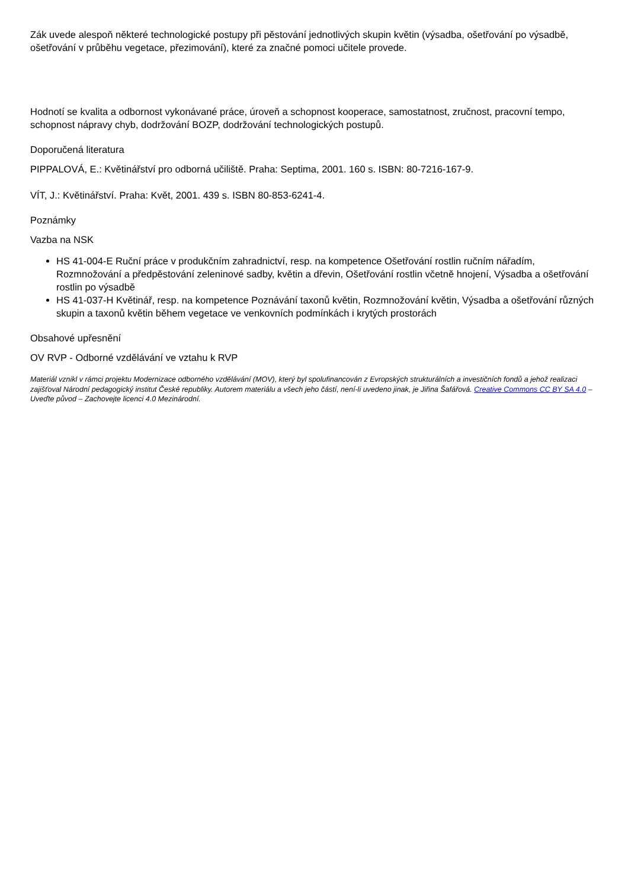Zák uvede alespoň některé technologické postupy při pěstování jednotlivých skupin květin (výsadba, ošetřování po výsadbě, ošetřování v průběhu vegetace, přezimování), které za značné pomoci učitele provede.
Hodnotí se kvalita a odbornost vykonávané práce, úroveň a schopnost kooperace, samostatnost, zručnost, pracovní tempo, schopnost nápravy chyb, dodržování BOZP, dodržování technologických postupů.
Doporučená literatura
PIPPALOVÁ, E.: Květinářství pro odborná učiliště. Praha: Septima, 2001. 160 s. ISBN: 80-7216-167-9.
VÍT, J.: Květinářství. Praha: Květ, 2001. 439 s. ISBN 80-853-6241-4.
Poznámky
Vazba na NSK
HS 41-004-E Ruční práce v produkčním zahradnictví, resp. na kompetence Ošetřování rostlin ručním nářadím, Rozmnožování a předpěstování zeleninové sadby, květin a dřevin, Ošetřování rostlin včetně hnojení, Výsadba a ošetřování rostlin po výsadbě
HS 41-037-H Květinář, resp. na kompetence Poznávání taxonů květin, Rozmnožování květin, Výsadba a ošetřování různých skupin a taxonů květin během vegetace ve venkovních podmínkách i krytých prostorách
Obsahové upřesnění
OV RVP - Odborné vzdělávání ve vztahu k RVP
Materiál vznikl v rámci projektu Modernizace odborného vzdělávání (MOV), který byl spolufinancován z Evropských strukturálních a investičních fondů a jehož realizaci zajišťoval Národní pedagogický institut České republiky. Autorem materiálu a všech jeho částí, není-li uvedeno jinak, je Jiřina Šafářová. Creative Commons CC BY SA 4.0 – Uveďte původ – Zachovejte licenci 4.0 Mezinárodní.